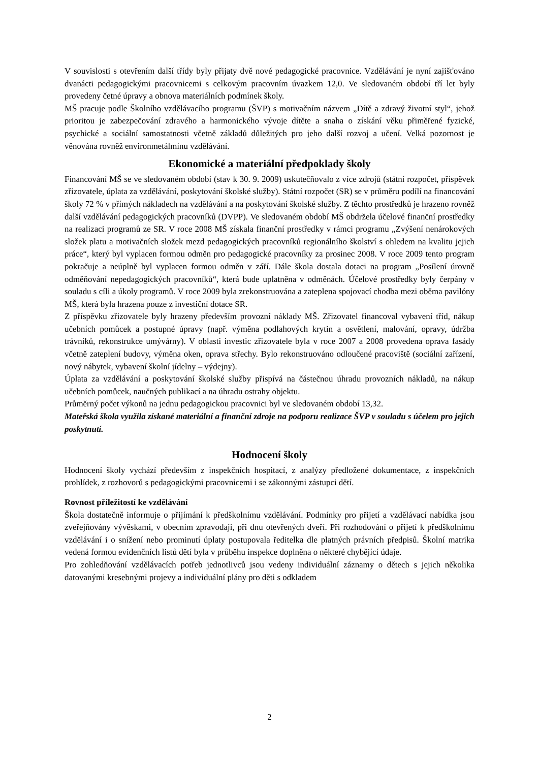V souvislosti s otevřením další třídy byly přijaty dvě nové pedagogické pracovnice. Vzdělávání je nyní zajišťováno dvanácti pedagogickými pracovnicemi s celkovým pracovním úvazkem 12,0. Ve sledovaném období tří let byly provedeny četné úpravy a obnova materiálních podmínek školy.
MŠ pracuje podle Školního vzdělávacího programu (ŠVP) s motivačním názvem „Dítě a zdravý životní styl“, jehož prioritou je zabezpečování zdravého a harmonického vývoje dítěte a snaha o získání věku přiměřené fyzické, psychické a sociální samostatnosti včetně základů důležitých pro jeho další rozvoj a učení. Velká pozornost je věnována rovněž environmetálmínu vzdělávání.
Ekonomické a materiální předpoklady školy
Financování MŠ se ve sledovaném období (stav k 30. 9. 2009) uskutečňovalo z více zdrojů (státní rozpočet, příspěvek zřizovatele, úplata za vzdělávání, poskytování školské služby). Státní rozpočet (SR) se v průměru podílí na financování školy 72 % v přímých nákladech na vzdělávání a na poskytování školské služby. Z těchto prostředků je hrazeno rovněž další vzdělávání pedagogických pracovníků (DVPP). Ve sledovaném období MŠ obdržela účelové finanční prostředky na realizaci programů ze SR. V roce 2008 MŠ získala finanční prostředky v rámci programu „Zvýšení nenárokových složek platu a motivačních složek mezd pedagogických pracovníků regionálního školství s ohledem na kvalitu jejich práce“, který byl vyplacen formou odměn pro pedagogické pracovníky za prosinec 2008. V roce 2009 tento program pokračuje a neúplně byl vyplacen formou odměn v září. Dále škola dostala dotaci na program „Posílení úrovně odměňování nepedagogických pracovníků“, která bude uplatněna v odměnách. Účelové prostředky byly čerpány v souladu s cíli a úkoly programů. V roce 2009 byla zrekonstruována a zateplena spojovací chodba mezi oběma pavilóny MŠ, která byla hrazena pouze z investiční dotace SR.
Z příspěvku zřizovatele byly hrazeny především provozní náklady MŠ. Zřizovatel financoval vybavení tříd, nákup učebních pomůcek a postupné úpravy (např. výměna podlahových krytin a osvětlení, malování, opravy, údržba trávníků, rekonstrukce umývárny). V oblasti investic zřizovatele byla v roce 2007 a 2008 provedena oprava fasády včetně zateplení budovy, výměna oken, oprava střechy. Bylo rekonstruováno odloučené pracoviště (sociální zařízení, nový nábytek, vybavení školní jídelny – výdejny).
Úplata za vzdělávání a poskytování školské služby přispívá na částečnou úhradu provozních nákladů, na nákup učebních pomůcek, naučných publikací a na úhradu ostrahy objektu.
Průměrný počet výkonů na jednu pedagogickou pracovnici byl ve sledovaném období 13,32.
Mateřská škola využila získané materiální a finanční zdroje na podporu realizace ŠVP v souladu s účelem pro jejich poskytnutí.
Hodnocení školy
Hodnocení školy vychází především z inspekčních hospitací, z analýzy předložené dokumentace, z inspekčních prohlídek, z rozhovorů s pedagogickými pracovnicemi i se zákonnými zástupci dětí.
Rovnost příležitostí ke vzdělávání
Škola dostatečně informuje o přijímání k předškolnímu vzdělávání. Podmínky pro přijetí a vzdělávací nabídka jsou zveřejňovány vývěskami, v obecním zpravodaji, při dnu otevřených dveří. Při rozhodování o přijetí k předškolnímu vzdělávání i o snížení nebo prominutí úplaty postupovala ředitelka dle platných právních předpisů. Školní matrika vedená formou evidenčních listů dětí byla v průběhu inspekce doplněna o některé chybějící údaje.
Pro zohledňování vzdělávacích potřeb jednotlivců jsou vedeny individuální záznamy o dětech s jejich několika datovanými kresebnými projevy a individuální plány pro děti s odkladem
2